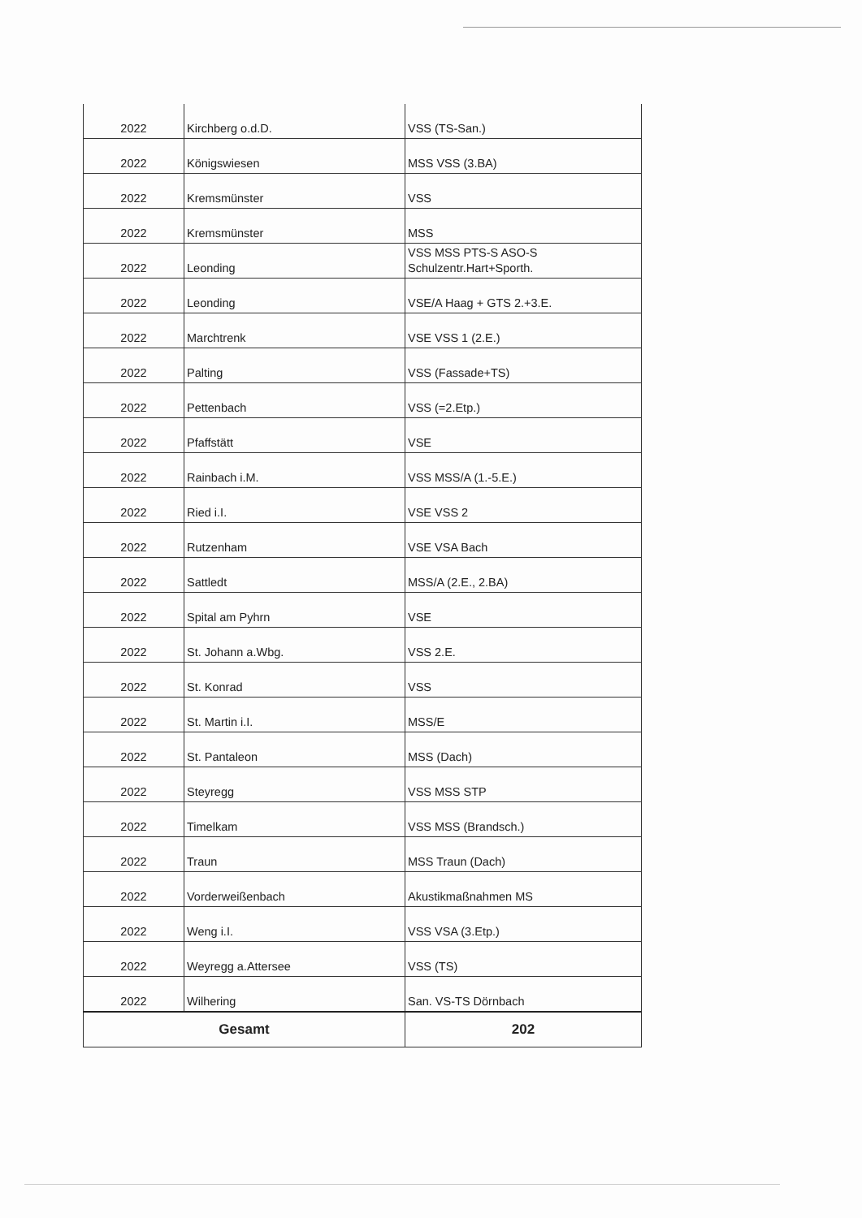| 2022 | Kirchberg o.d.D. | VSS (TS-San.) |
| 2022 | Königswiesen | MSS VSS (3.BA) |
| 2022 | Kremsmünster | VSS |
| 2022 | Kremsmünster | MSS |
| 2022 | Leonding | VSS MSS PTS-S ASO-S Schulzentr.Hart+Sporth. |
| 2022 | Leonding | VSE/A Haag + GTS 2.+3.E. |
| 2022 | Marchtrenk | VSE VSS 1 (2.E.) |
| 2022 | Palting | VSS (Fassade+TS) |
| 2022 | Pettenbach | VSS (=2.Etp.) |
| 2022 | Pfaffstätt | VSE |
| 2022 | Rainbach i.M. | VSS MSS/A (1.-5.E.) |
| 2022 | Ried i.I. | VSE VSS 2 |
| 2022 | Rutzenham | VSE VSA Bach |
| 2022 | Sattledt | MSS/A (2.E., 2.BA) |
| 2022 | Spital am Pyhrn | VSE |
| 2022 | St. Johann a.Wbg. | VSS 2.E. |
| 2022 | St. Konrad | VSS |
| 2022 | St. Martin i.I. | MSS/E |
| 2022 | St. Pantaleon | MSS (Dach) |
| 2022 | Steyregg | VSS MSS STP |
| 2022 | Timelkam | VSS MSS (Brandsch.) |
| 2022 | Traun | MSS Traun (Dach) |
| 2022 | Vorderweißenbach | Akustikmaßnahmen MS |
| 2022 | Weng i.I. | VSS VSA (3.Etp.) |
| 2022 | Weyregg a.Attersee | VSS (TS) |
| 2022 | Wilhering | San. VS-TS Dörnbach |
| Gesamt | | 202 |